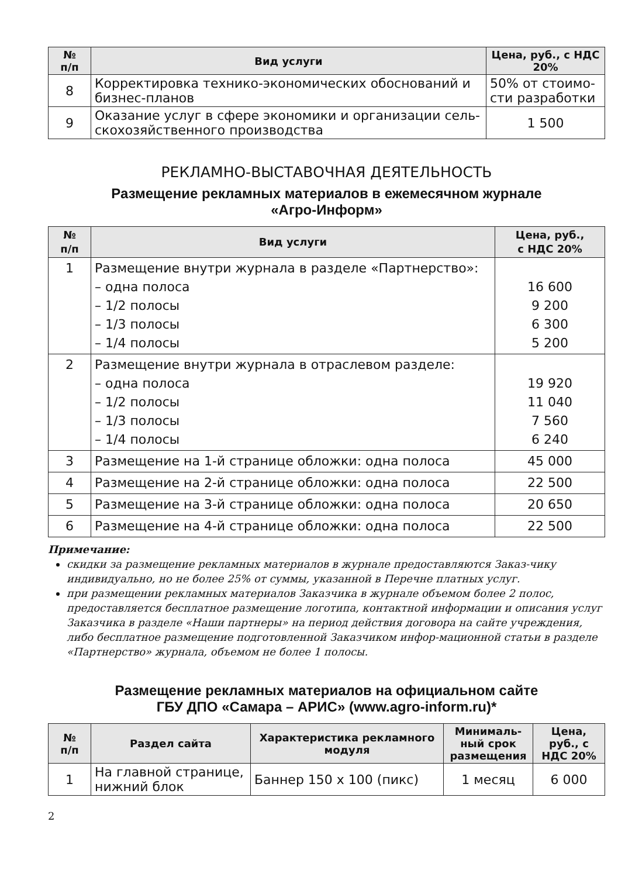| № п/п | Вид услуги | Цена, руб., с НДС 20% |
| --- | --- | --- |
| 8 | Корректировка технико-экономических обоснований и бизнес-планов | 50% от стоимо-сти разработки |
| 9 | Оказание услуг в сфере экономики и организации сель-скохозяйственного производства | 1 500 |
РЕКЛАМНО-ВЫСТАВОЧНАЯ ДЕЯТЕЛЬНОСТЬ
Размещение рекламных материалов в ежемесячном журнале
«Агро-Информ»
| № п/п | Вид услуги | Цена, руб., с НДС 20% |
| --- | --- | --- |
| 1 | Размещение внутри журнала в разделе «Партнерство»: – одна полоса – 1/2 полосы – 1/3 полосы – 1/4 полосы | 16 600 9 200 6 300 5 200 |
| 2 | Размещение внутри журнала в отраслевом разделе: – одна полоса – 1/2 полосы – 1/3 полосы – 1/4 полосы | 19 920 11 040 7 560 6 240 |
| 3 | Размещение на 1-й странице обложки: одна полоса | 45 000 |
| 4 | Размещение на 2-й странице обложки: одна полоса | 22 500 |
| 5 | Размещение на 3-й странице обложки: одна полоса | 20 650 |
| 6 | Размещение на 4-й странице обложки: одна полоса | 22 500 |
Примечание:
скидки за размещение рекламных материалов в журнале предоставляются Заказ-чику индивидуально, но не более 25% от суммы, указанной в Перечне платных услуг.
при размещении рекламных материалов Заказчика в журнале объемом более 2 полос, предоставляется бесплатное размещение логотипа, контактной информации и описания услуг Заказчика в разделе «Наши партнеры» на период действия договора на сайте учреждения, либо бесплатное размещение подготовленной Заказчиком инфор-мационной статьи в разделе «Партнерство» журнала, объемом не более 1 полосы.
Размещение рекламных материалов на официальном сайте
ГБУ ДПО «Самара – АРИС» (www.agro-inform.ru)*
| № п/п | Раздел сайта | Характеристика рекламного модуля | Минималь-ный срок размещения | Цена, руб., с НДС 20% |
| --- | --- | --- | --- | --- |
| 1 | На главной странице, нижний блок | Баннер 150 х 100 (пикс) | 1 месяц | 6 000 |
2